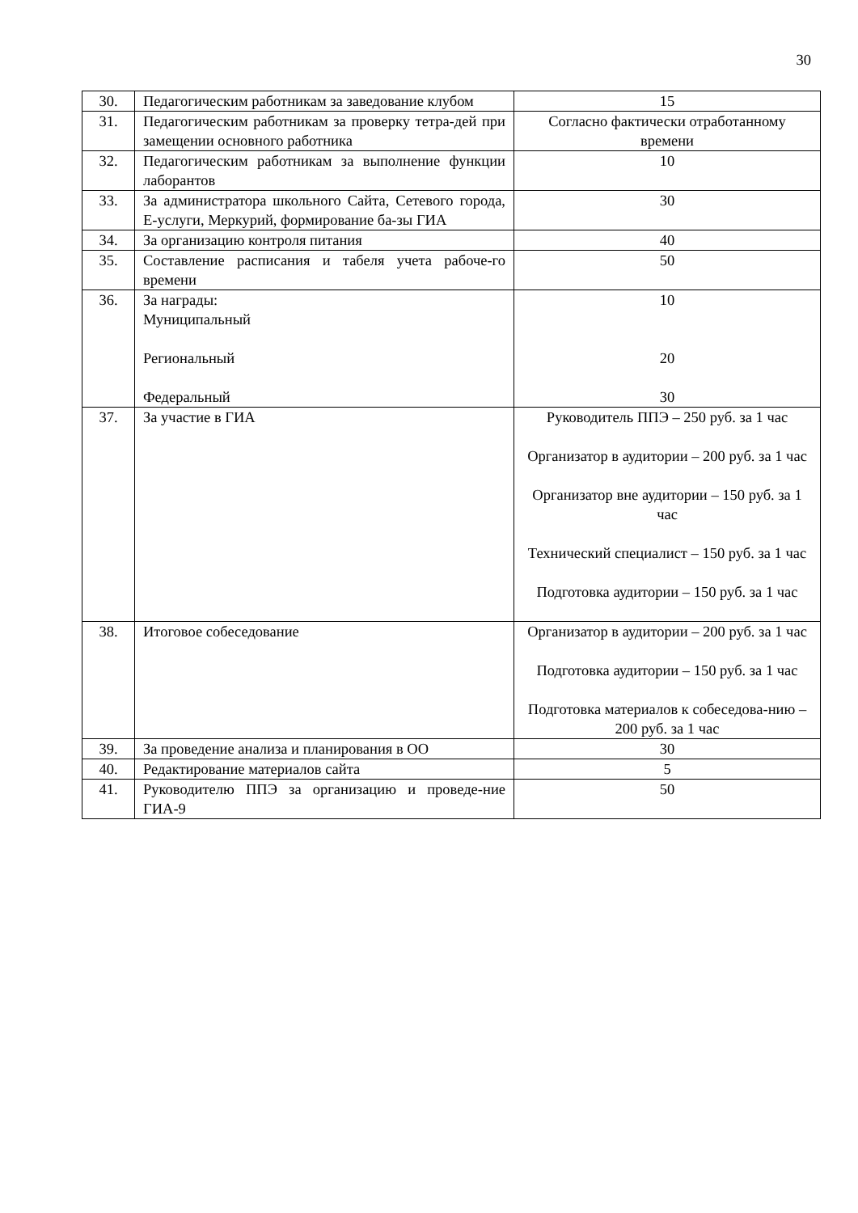30
| 30. | Педагогическим работникам за заведование клубом | 15 |
| 31. | Педагогическим работникам за проверку тетра-дей при замещении основного работника | Согласно фактически отработанному времени |
| 32. | Педагогическим работникам за выполнение функции лаборантов | 10 |
| 33. | За администратора школьного Сайта, Сетевого города, Е-услуги, Меркурий, формирование ба-зы ГИА | 30 |
| 34. | За организацию контроля питания | 40 |
| 35. | Составление расписания и табеля учета рабоче-го времени | 50 |
| 36. | За награды: Муниципальный Региональный Федеральный | 10 20 30 |
| 37. | За участие в ГИА | Руководитель ППЭ – 250 руб. за 1 час Организатор в аудитории – 200 руб. за 1 час Организатор вне аудитории – 150 руб. за 1 час Технический специалист – 150 руб. за 1 час Подготовка аудитории – 150 руб. за 1 час |
| 38. | Итоговое собеседование | Организатор в аудитории – 200 руб. за 1 час Подготовка аудитории – 150 руб. за 1 час Подготовка материалов к собеседова-нию – 200 руб. за 1 час |
| 39. | За проведение анализа и планирования в ОО | 30 |
| 40. | Редактирование материалов сайта | 5 |
| 41. | Руководителю ППЭ за организацию и проведе-ние ГИА-9 | 50 |